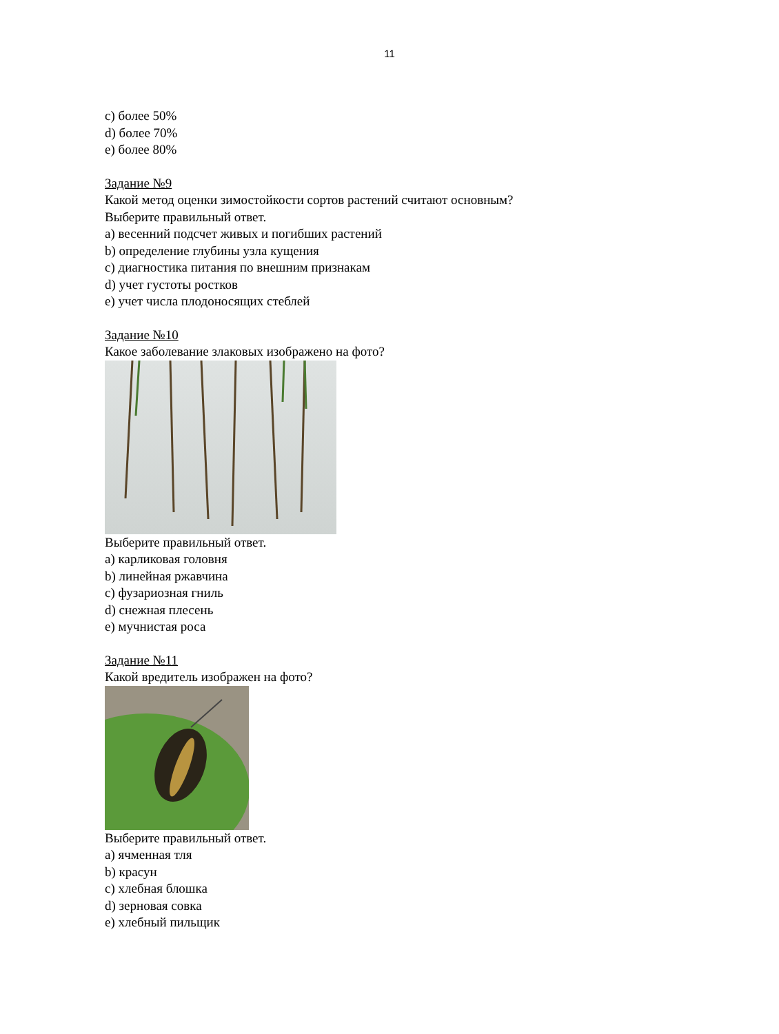11
c) более 50%
d) более 70%
e) более 80%
Задание №9
Какой метод оценки зимостойкости сортов растений считают основным?
Выберите правильный ответ.
a) весенний подсчет живых и погибших растений
b) определение глубины узла кущения
c) диагностика питания по внешним признакам
d) учет густоты ростков
e) учет числа плодоносящих стеблей
Задание №10
Какое заболевание злаковых изображено на фото?
Выберите правильный ответ.
a) карликовая головня
b) линейная ржавчина
c) фузариозная гниль
d) снежная плесень
e) мучнистая роса
Задание №11
Какой вредитель изображен на фото?
Выберите правильный ответ.
a) ячменная тля
b) красун
c) хлебная блошка
d) зерновая совка
e) хлебный пильщик